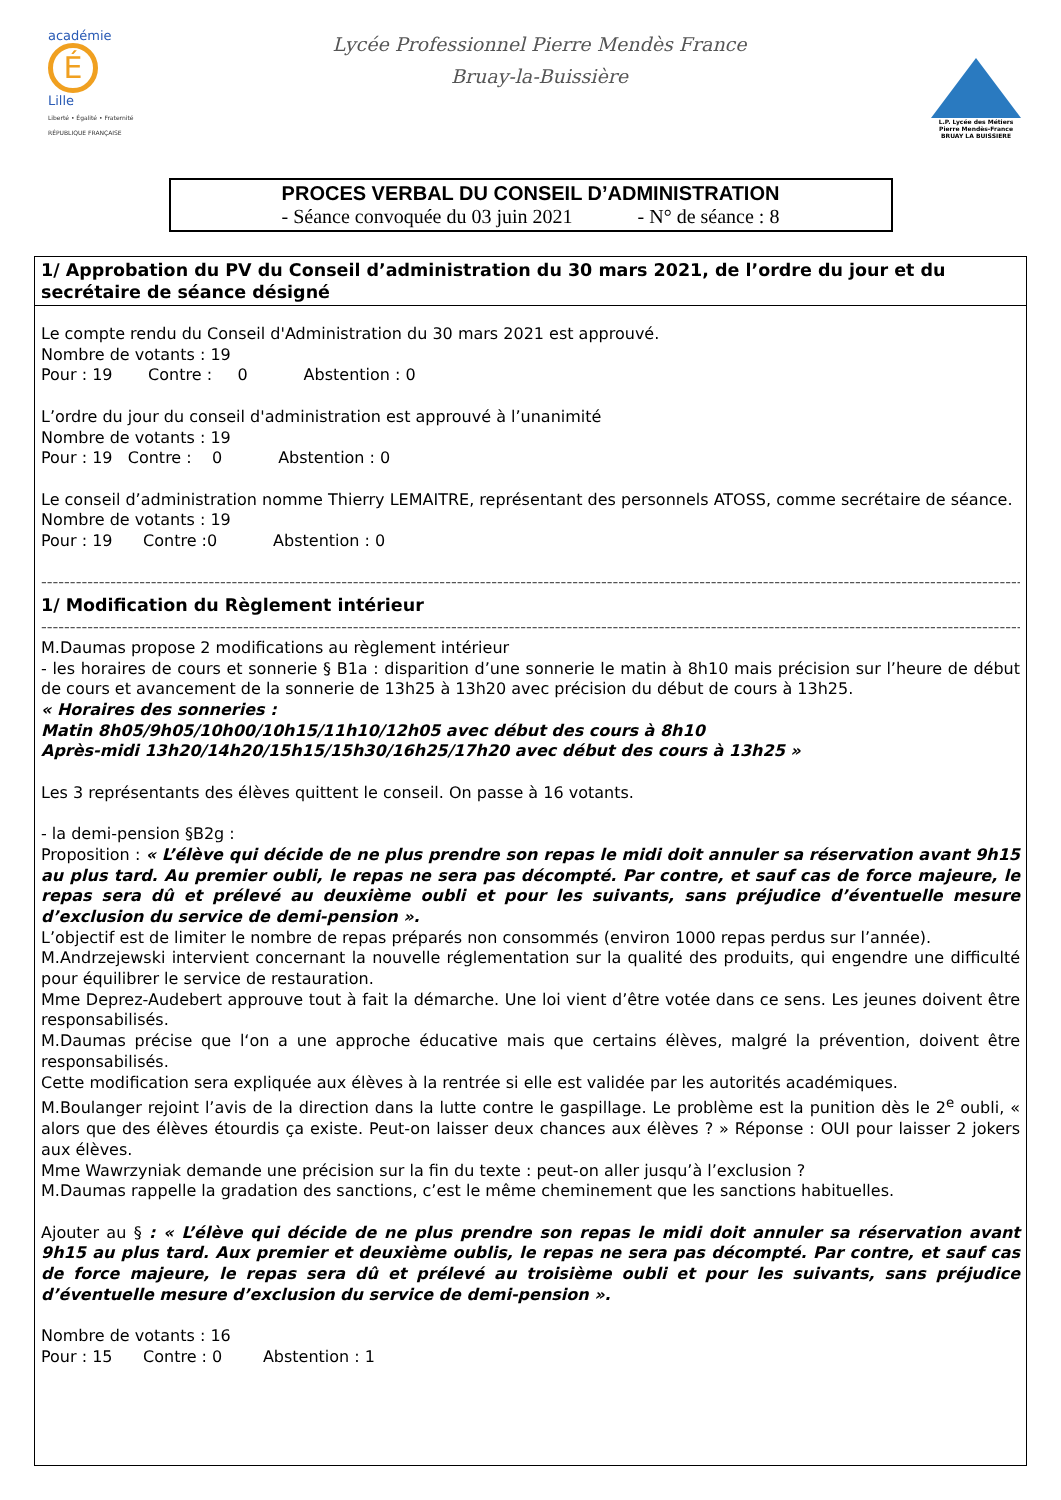académie É
Lille
Liberté • Égalité • Fraternité RÉPUBLIQUE FRANÇAISE
Lycée Professionnel Pierre Mendès France
Bruay-la-Buissière
L.P. Lycée des Métiers Pierre Mendès-France BRUAY LA BUISSIERE
PROCES VERBAL DU CONSEIL D’ADMINISTRATION
- Séance convoquée du 03 juin 2021 - N° de séance : 8
1/ Approbation du PV du Conseil d’administration du 30 mars 2021, de l’ordre du jour et du secrétaire de séance désigné
Le compte rendu du Conseil d'Administration du 30 mars 2021 est approuvé.
Nombre de votants : 19
Pour : 19 Contre : 0 Abstention : 0
L’ordre du jour du conseil d'administration est approuvé à l’unanimité
Nombre de votants : 19
Pour : 19 Contre : 0 Abstention : 0
Le conseil d’administration nomme Thierry LEMAITRE, représentant des personnels ATOSS, comme secrétaire de séance.
Nombre de votants : 19
Pour : 19 Contre :0 Abstention : 0
----------------------------------------------------------------------------------------------------------------------------------------------------------------------------------------
1/ Modification du Règlement intérieur
----------------------------------------------------------------------------------------------------------------------------------------------------------------------------------------
M.Daumas propose 2 modifications au règlement intérieur
- les horaires de cours et sonnerie § B1a : disparition d’une sonnerie le matin à 8h10 mais précision sur l’heure de début de cours et avancement de la sonnerie de 13h25 à 13h20 avec précision du début de cours à 13h25.
« Horaires des sonneries :
Matin 8h05/9h05/10h00/10h15/11h10/12h05 avec début des cours à 8h10
Après-midi 13h20/14h20/15h15/15h30/16h25/17h20 avec début des cours à 13h25 »
Les 3 représentants des élèves quittent le conseil. On passe à 16 votants.
- la demi-pension §B2g :
Proposition : « L’élève qui décide de ne plus prendre son repas le midi doit annuler sa réservation avant 9h15 au plus tard. Au premier oubli, le repas ne sera pas décompté. Par contre, et sauf cas de force majeure, le repas sera dû et prélevé au deuxième oubli et pour les suivants, sans préjudice d’éventuelle mesure d’exclusion du service de demi-pension ».
L’objectif est de limiter le nombre de repas préparés non consommés (environ 1000 repas perdus sur l’année).
M.Andrzejewski intervient concernant la nouvelle réglementation sur la qualité des produits, qui engendre une difficulté pour équilibrer le service de restauration.
Mme Deprez-Audebert approuve tout à fait la démarche. Une loi vient d’être votée dans ce sens. Les jeunes doivent être responsabilisés.
M.Daumas précise que l‘on a une approche éducative mais que certains élèves, malgré la prévention, doivent être responsabilisés.
Cette modification sera expliquée aux élèves à la rentrée si elle est validée par les autorités académiques.
M.Boulanger rejoint l’avis de la direction dans la lutte contre le gaspillage. Le problème est la punition dès le 2<sup>e</sup> oubli, « alors que des élèves étourdis ça existe. Peut-on laisser deux chances aux élèves ? » Réponse : OUI pour laisser 2 jokers aux élèves.
Mme Wawrzyniak demande une précision sur la fin du texte : peut-on aller jusqu’à l’exclusion ?
M.Daumas rappelle la gradation des sanctions, c’est le même cheminement que les sanctions habituelles.
Ajouter au § : « L’élève qui décide de ne plus prendre son repas le midi doit annuler sa réservation avant 9h15 au plus tard. Aux premier et deuxième oublis, le repas ne sera pas décompté. Par contre, et sauf cas de force majeure, le repas sera dû et prélevé au troisième oubli et pour les suivants, sans préjudice d’éventuelle mesure d’exclusion du service de demi-pension ».
Nombre de votants : 16
Pour : 15 Contre : 0 Abstention : 1